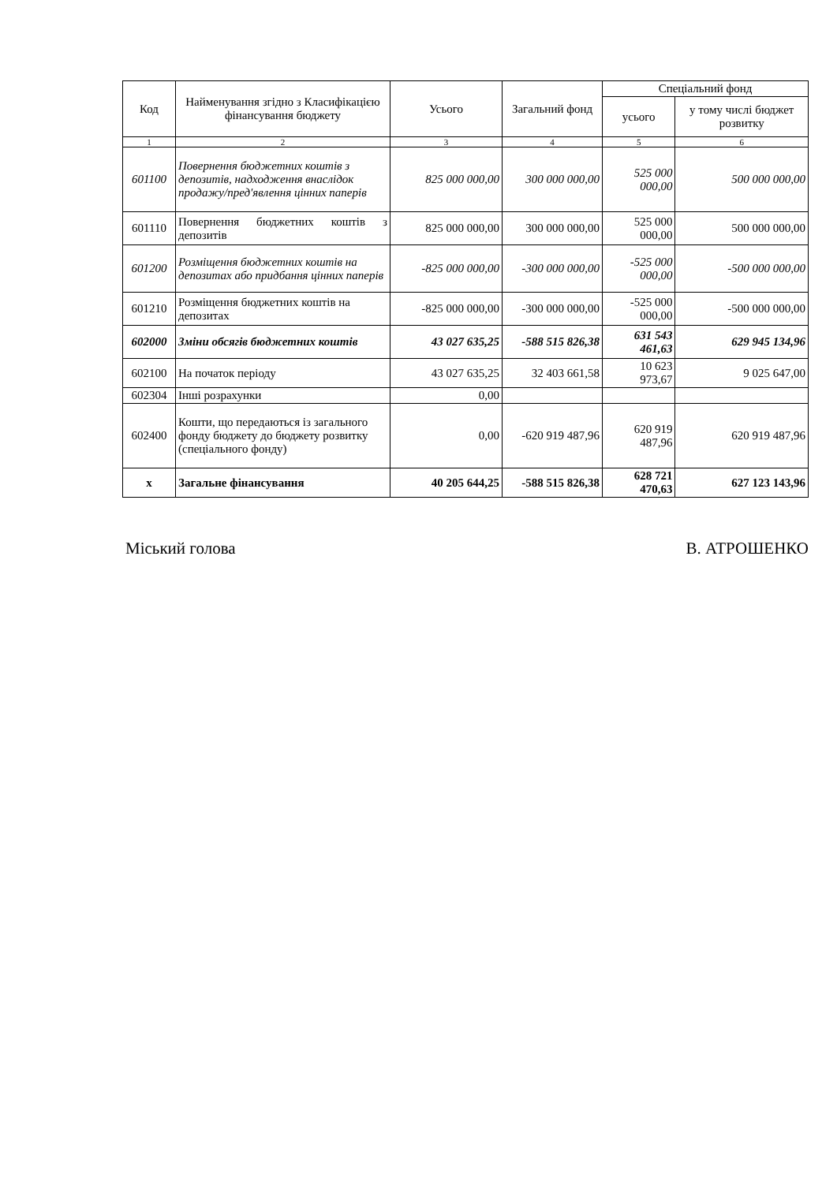| Код | Найменування згідно з Класифікацією фінансування бюджету | Усього | Загальний фонд | Спеціальний фонд | |
| --- | --- | --- | --- | --- | --- |
| | | | | усього | у тому числі бюджет розвитку |
| 1 | 2 | 3 | 4 | 5 | 6 |
| 601100 | Повернення бюджетних коштів з депозитів, надходження внаслідок продажу/пред'явлення цінних паперів | 825 000 000,00 | 300 000 000,00 | 525 000 000,00 | 500 000 000,00 |
| 601110 | Повернення бюджетних коштів з депозитів | 825 000 000,00 | 300 000 000,00 | 525 000 000,00 | 500 000 000,00 |
| 601200 | Розміщення бюджетних коштів на депозитах або придбання цінних паперів | -825 000 000,00 | -300 000 000,00 | -525 000 000,00 | -500 000 000,00 |
| 601210 | Розміщення бюджетних коштів на депозитах | -825 000 000,00 | -300 000 000,00 | -525 000 000,00 | -500 000 000,00 |
| 602000 | Зміни обсягів бюджетних коштів | 43 027 635,25 | -588 515 826,38 | 631 543 461,63 | 629 945 134,96 |
| 602100 | На початок періоду | 43 027 635,25 | 32 403 661,58 | 10 623 973,67 | 9 025 647,00 |
| 602304 | Інші розрахунки | 0,00 | | | |
| 602400 | Кошти, що передаються із загального фонду бюджету до бюджету розвитку (спеціального фонду) | 0,00 | -620 919 487,96 | 620 919 487,96 | 620 919 487,96 |
| x | Загальне фінансування | 40 205 644,25 | -588 515 826,38 | 628 721 470,63 | 627 123 143,96 |
Міський голова В. АТРОШЕНКО